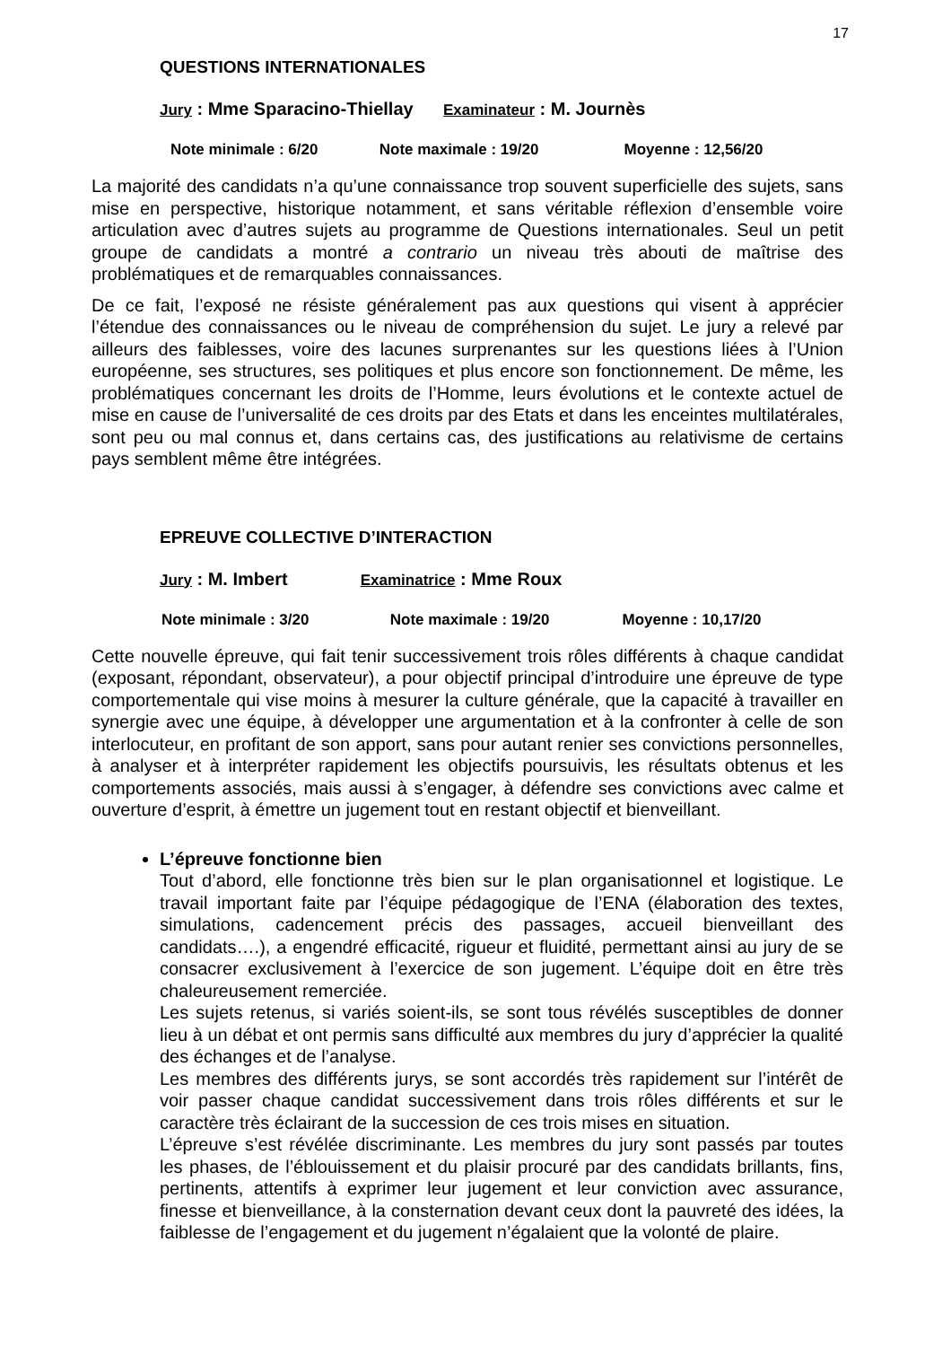17
QUESTIONS INTERNATIONALES
Jury : Mme Sparacino-Thiellay Examinateur : M. Journès
Note minimale : 6/20 Note maximale : 19/20 Moyenne : 12,56/20
La majorité des candidats n’a qu’une connaissance trop souvent superficielle des sujets, sans mise en perspective, historique notamment, et sans véritable réflexion d’ensemble voire articulation avec d’autres sujets au programme de Questions internationales. Seul un petit groupe de candidats a montré a contrario un niveau très abouti de maîtrise des problématiques et de remarquables connaissances.
De ce fait, l’exposé ne résiste généralement pas aux questions qui visent à apprécier l’étendue des connaissances ou le niveau de compréhension du sujet. Le jury a relevé par ailleurs des faiblesses, voire des lacunes surprenantes sur les questions liées à l’Union européenne, ses structures, ses politiques et plus encore son fonctionnement. De même, les problématiques concernant les droits de l’Homme, leurs évolutions et le contexte actuel de mise en cause de l’universalité de ces droits par des Etats et dans les enceintes multilatérales, sont peu ou mal connus et, dans certains cas, des justifications au relativisme de certains pays semblent même être intégrées.
EPREUVE COLLECTIVE D’INTERACTION
Jury : M. Imbert Examinatrice : Mme Roux
Note minimale : 3/20 Note maximale : 19/20 Moyenne : 10,17/20
Cette nouvelle épreuve, qui fait tenir successivement trois rôles différents à chaque candidat (exposant, répondant, observateur), a pour objectif principal d’introduire une épreuve de type comportementale qui vise moins à mesurer la culture générale, que la capacité à travailler en synergie avec une équipe, à développer une argumentation et à la confronter à celle de son interlocuteur, en profitant de son apport, sans pour autant renier ses convictions personnelles, à analyser et à interpréter rapidement les objectifs poursuivis, les résultats obtenus et les comportements associés, mais aussi à s’engager, à défendre ses convictions avec calme et ouverture d’esprit, à émettre un jugement tout en restant objectif et bienveillant.
L’épreuve fonctionne bien
Tout d’abord, elle fonctionne très bien sur le plan organisationnel et logistique. Le travail important faite par l’équipe pédagogique de l’ENA (élaboration des textes, simulations, cadencement précis des passages, accueil bienveillant des candidats….), a engendré efficacité, rigueur et fluidité, permettant ainsi au jury de se consacrer exclusivement à l’exercice de son jugement. L’équipe doit en être très chaleureusement remerciée.
Les sujets retenus, si variés soient-ils, se sont tous révélés susceptibles de donner lieu à un débat et ont permis sans difficulté aux membres du jury d’apprécier la qualité des échanges et de l’analyse.
Les membres des différents jurys, se sont accordés très rapidement sur l’intérêt de voir passer chaque candidat successivement dans trois rôles différents et sur le caractère très éclairant de la succession de ces trois mises en situation.
L’épreuve s’est révélée discriminante. Les membres du jury sont passés par toutes les phases, de l’éblouissement et du plaisir procuré par des candidats brillants, fins, pertinents, attentifs à exprimer leur jugement et leur conviction avec assurance, finesse et bienveillance, à la consternation devant ceux dont la pauvreté des idées, la faiblesse de l’engagement et du jugement n’égalaient que la volonté de plaire.